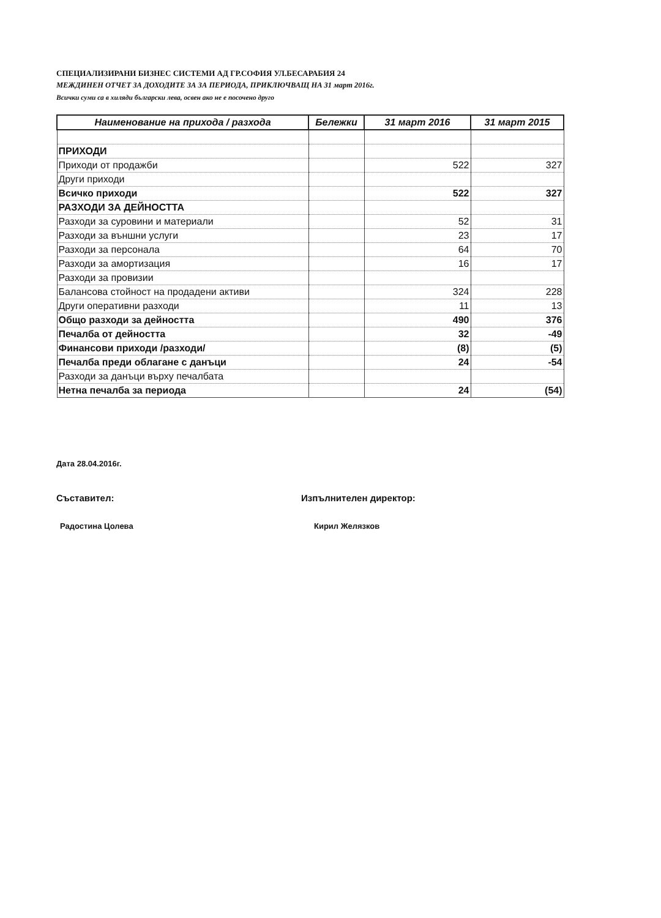СПЕЦИАЛИЗИРАНИ БИЗНЕС СИСТЕМИ АД ГР.СОФИЯ УЛ.БЕСАРАБИЯ 24
МЕЖДИНЕН ОТЧЕТ ЗА ДОХОДИТЕ ЗА ЗА ПЕРИОДА, ПРИКЛЮЧВАЩ НА 31 март 2016г.
Всички суми са в хиляди български лева, освен ако не е посочено друго
| Наименование на прихода / разхода | Бележки | 31 март 2016 | 31 март 2015 |
| --- | --- | --- | --- |
| ПРИХОДИ | | | |
| Приходи от продажби | | 522 | 327 |
| Други приходи | | | |
| Всичко приходи | | 522 | 327 |
| РАЗХОДИ ЗА ДЕЙНОСТТА | | | |
| Разходи за суровини и материали | | 52 | 31 |
| Разходи за външни услуги | | 23 | 17 |
| Разходи за персонала | | 64 | 70 |
| Разходи за амортизация | | 16 | 17 |
| Разходи за провизии | | | |
| Балансова стойност на продадени активи | | 324 | 228 |
| Други оперативни разходи | | 11 | 13 |
| Общо разходи за дейността | | 490 | 376 |
| Печалба от дейността | | 32 | -49 |
| Финансови приходи /разходи/ | | (8) | (5) |
| Печалба преди облагане с данъци | | 24 | -54 |
| Разходи за данъци върху печалбата | | | |
| Нетна печалба за периода | | 24 | (54) |
Дата 28.04.2016г.
Съставител: Изпълнителен директор:
Радостина Цолева Кирил Желязков